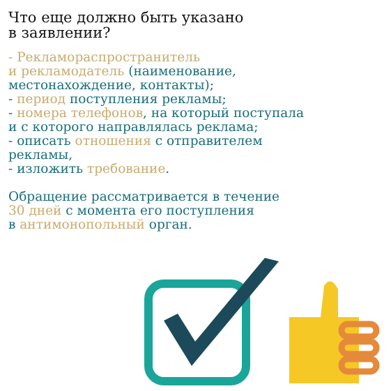Что еще должно быть указано
в заявлении?
- Рекламораспространитель
и рекламодатель (наименование,
местонахождение, контакты);
- период поступления рекламы;
- номера телефонов, на который поступала
и с которого направлялась реклама;
- описать отношения с отправителем
рекламы,
- изложить требование.
Обращение рассматривается в течение
30 дней с момента его поступления
в антимонопольный орган.